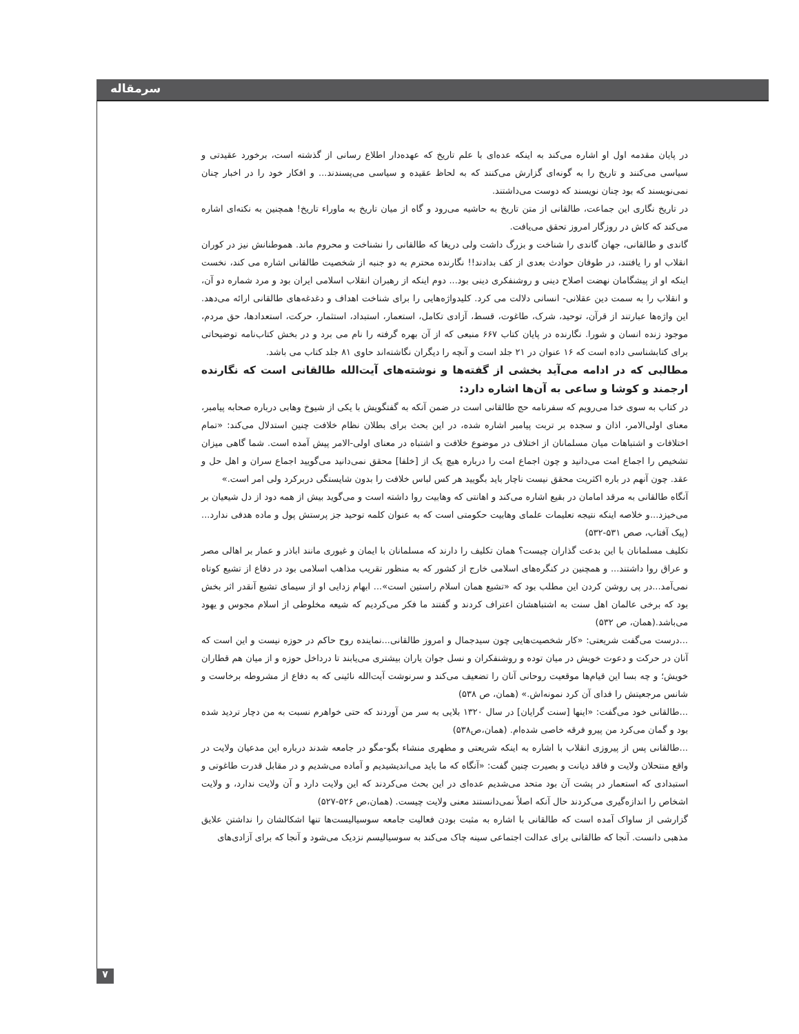سرمقاله
در پایان مقدمه اول او اشاره می‌کند به اینکه عده‌ای با علم تاریخ که عهده‌دار اطلاع رسانی از گذشته است، برخورد عقیدتی و سیاسی می‌کنند و تاریخ را به گونه‌ای گزارش می‌کنند که به لحاظ عقیده و سیاسی می‌پسندند... و افکار خود را در اخبار چنان نمی‌نویسند که بود چنان نویسند که دوست می‌داشتند.
در تاریخ نگاری این جماعت، طالقانی از متن تاریخ به حاشیه می‌رود و گاه از میان تاریخ به ماوراء تاریخ! همچنین به نکته‌ای اشاره می‌کند که کاش در روزگار امروز تحقق می‌یافت.
گاندی و طالقانی، جهان گاندی را شناخت و بزرگ داشت ولی دریغا که طالقانی را نشناخت و محروم ماند. هموطنانش نیز در کوران انقلاب او را یافتند، در طوفان حوادث بعدی از کف بدادند!! نگارنده محترم به دو جنبه از شخصیت طالقانی اشاره می کند، نخست اینکه او از پیشگامان نهضت اصلاح دینی و روشنفکری دینی بود... دوم اینکه از رهبران انقلاب اسلامی ایران بود و مرد شماره دو آن، و انقلاب را به سمت دین عقلانی- انسانی دلالت می کرد. کلیدواژه‌هایی را برای شناخت اهداف و دغدغه‌های طالقانی ارائه می‌دهد. این واژه‌ها عبارتند از قرآن، توحید، شرک، طاغوت، قسط، آزادی تکامل، استعمار، استبداد، استثمار، حرکت، استعدادها، حق مردم، موجود زنده انسان و شورا. نگارنده در پایان کتاب ۶۶۷ منبعی که از آن بهره گرفته را نام می برد و در بخش کتاب‌نامه توضیحاتی برای کتابشناسی داده است که ۱۶ عنوان در ۲۱ جلد است و آنچه را دیگران نگاشته‌اند حاوی ۸۱ جلد کتاب می باشد.
مطالبی که در ادامه می‌آید بخشی از گفته‌ها و نوشته‌های آیت‌الله طالقانی است که نگارنده ارجمند و کوشا و ساعی به آن‌ها اشاره دارد:
در کتاب به سوی خدا می‌رویم که سفرنامه حج طالقانی است در ضمن آنکه به گفتگویش با یکی از شیوخ وهابی درباره صحابه پیامبر، معنای اولی‌الامر، اذان و سجده بر تربت پیامبر اشاره شده، در این بحث برای بطلان نظام خلافت چنین استدلال می‌کند: «تمام اختلافات و اشتباهات میان مسلمانان از اختلاف در موضوع خلافت و اشتباه در معنای اولی‌-الامر پیش آمده است. شما گاهی میزان تشخیص را اجماع امت می‌دانید و چون اجماع امت را درباره هیچ یک از [خلفا] محقق نمی‌دانید می‌گویید اجماع سران و اهل حل و عقد. چون آنهم در باره اکثریت محقق نیست ناچار باید بگویید هر کس لباس خلافت را بدون شایستگی دربرکرد ولی امر است.»
آنگاه طالقانی به مرقد امامان در بقیع اشاره می‌کند و اهانتی که وهابیت روا داشته است و می‌گوید بیش از همه دود از دل شیعیان بر می‌خیزد...و خلاصه اینکه نتیجه تعلیمات علمای وهابیت حکومتی است که به عنوان کلمه توحید جز پرستش پول و ماده هدفی ندارد... (پیک آفتاب، صص ۵۳۱-۵۳۲)
تکلیف مسلمانان با این بدعت گذاران چیست؟ همان تکلیف را دارند که مسلمانان با ایمان و غیوری مانند اباذر و عمار بر اهالی مصر و عراق روا داشتند... و همچنین در کنگره‌های اسلامی خارج از کشور که به منظور تقریب مذاهب اسلامی بود در دفاع از تشیع کوتاه نمی‌آمد...در پی روشن کردن این مطلب بود که «تشیع همان اسلام راستین است»... ابهام زدایی او از سیمای تشیع آنقدر اثر بخش بود که برخی عالمان اهل سنت به اشتباهشان اعتراف کردند و گفتند ما فکر می‌کردیم که شیعه مخلوطی از اسلام مجوس و یهود می‌باشد.(همان، ص ۵۳۲)
...درست می‌گفت شریعتی: «کار شخصیت‌هایی چون سیدجمال و امروز طالقانی...نماینده روح حاکم در حوزه نیست و این است که آنان در حرکت و دعوت خویش در میان توده و روشنفکران و نسل جوان یاران بیشتری می‌یابند تا درداخل حوزه و از میان هم قطاران خویش؛ و چه بسا این قیام‌ها موقعیت روحانی آنان را تضعیف می‌کند و سرنوشت آیت‌الله نائینی که به دفاع از مشروطه برخاست و شانس مرجعیتش را فدای آن کرد نمونه‌اش.» (همان، ص ۵۳۸)
...طالقانی خود می‌گفت: «اینها [سنت گرایان] در سال ۱۳۲۰ بلایی به سر من آوردند که حتی خواهرم نسبت به من دچار تردید شده بود و گمان می‌کرد من پیرو فرقه خاصی شده‌ام. (همان،ص۵۳۸)
...طالقانی پس از پیروزی انقلاب با اشاره به اینکه شریعتی و مطهری منشاء بگو-مگو در جامعه شدند درباره این مدعیان ولایت در واقع منتحلان ولایت و فاقد دیانت و بصیرت چنین گفت: «آنگاه که ما باید می‌اندیشیدیم و آماده می‌شدیم و در مقابل قدرت طاغوتی و استبدادی که استعمار در پشت آن بود متحد می‌شدیم عده‌ای در این بحث می‌کردند که این ولایت دارد و آن ولایت ندارد، و ولایت اشخاص را اندازه‌گیری می‌کردند حال آنکه اصلاً نمی‌دانستند معنی ولایت چیست. (همان،ص ۵۲۶-۵۲۷)
گزارشی از ساواک آمده است که طالقانی با اشاره به مثبت بودن فعالیت جامعه سوسیالیست‌ها تنها اشکالشان را نداشتن علایق مذهبی دانست. آنجا که طالقانی برای عدالت اجتماعی سینه چاک می‌کند به سوسیالیسم نزدیک می‌شود و آنجا که برای آزادی‌های
۷